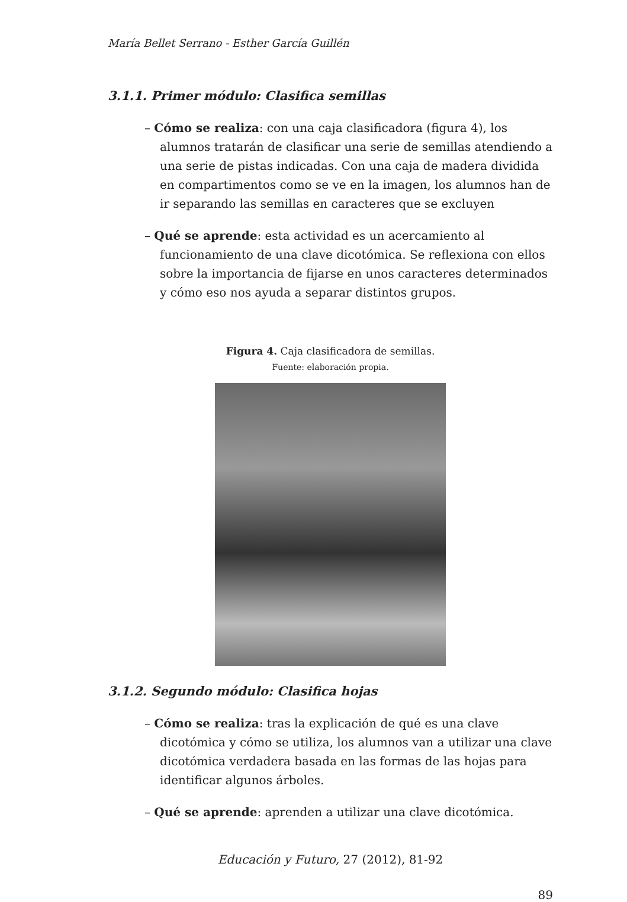María Bellet Serrano - Esther García Guillén
3.1.1. Primer módulo: Clasifica semillas
– Cómo se realiza: con una caja clasificadora (figura 4), los alumnos tratarán de clasificar una serie de semillas atendiendo a una serie de pistas indicadas. Con una caja de madera dividida en compartimentos como se ve en la imagen, los alumnos han de ir separando las semillas en caracteres que se excluyen
– Qué se aprende: esta actividad es un acercamiento al funcionamiento de una clave dicotómica. Se reflexiona con ellos sobre la importancia de fijarse en unos caracteres determinados y cómo eso nos ayuda a separar distintos grupos.
Figura 4. Caja clasificadora de semillas.
Fuente: elaboración propia.
3.1.2. Segundo módulo: Clasifica hojas
– Cómo se realiza: tras la explicación de qué es una clave dicotómica y cómo se utiliza, los alumnos van a utilizar una clave dicotómica verdadera basada en las formas de las hojas para identificar algunos árboles.
– Qué se aprende: aprenden a utilizar una clave dicotómica.
Educación y Futuro, 27 (2012), 81-92
89